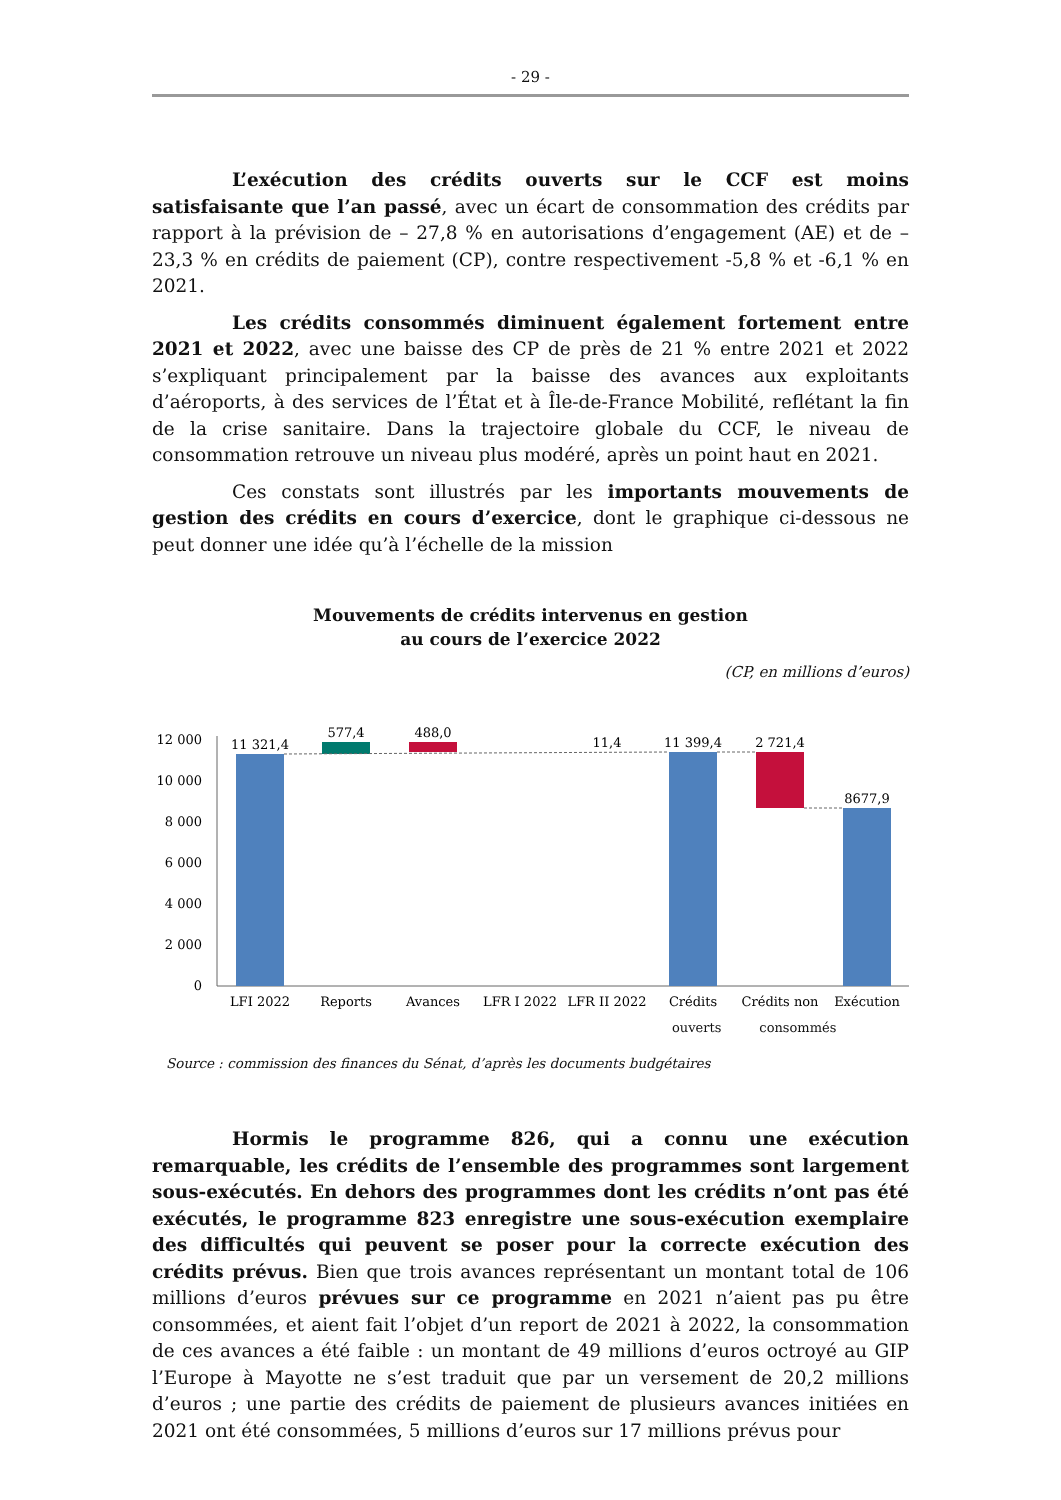- 29 -
L’exécution des crédits ouverts sur le CCF est moins satisfaisante que l’an passé, avec un écart de consommation des crédits par rapport à la prévision de – 27,8 % en autorisations d’engagement (AE) et de – 23,3 % en crédits de paiement (CP), contre respectivement -5,8 % et -6,1 % en 2021.
Les crédits consommés diminuent également fortement entre 2021 et 2022, avec une baisse des CP de près de 21 % entre 2021 et 2022 s’expliquant principalement par la baisse des avances aux exploitants d’aéroports, à des services de l’État et à Île-de-France Mobilité, reflétant la fin de la crise sanitaire. Dans la trajectoire globale du CCF, le niveau de consommation retrouve un niveau plus modéré, après un point haut en 2021.
Ces constats sont illustrés par les importants mouvements de gestion des crédits en cours d’exercice, dont le graphique ci-dessous ne peut donner une idée qu’à l’échelle de la mission
Mouvements de crédits intervenus en gestion
au cours de l’exercice 2022
(CP, en millions d’euros)
12 000
10 000
8 000
6 000
4 000
2 000
0
11 321,4
577,4
488,0
11,4
11 399,4
2 721,4
8677,9
LFI 2022
Reports
Avances
LFR I 2022
LFR II 2022
Crédits
Crédits non
Exécution
ouverts consommés
Source : commission des finances du Sénat, d’après les documents budgétaires
Hormis le programme 826, qui a connu une exécution remarquable, les crédits de l’ensemble des programmes sont largement sous-exécutés. En dehors des programmes dont les crédits n’ont pas été exécutés, le programme 823 enregistre une sous-exécution exemplaire des difficultés qui peuvent se poser pour la correcte exécution des crédits prévus. Bien que trois avances représentant un montant total de 106 millions d’euros prévues sur ce programme en 2021 n’aient pas pu être consommées, et aient fait l’objet d’un report de 2021 à 2022, la consommation de ces avances a été faible : un montant de 49 millions d’euros octroyé au GIP l’Europe à Mayotte ne s’est traduit que par un versement de 20,2 millions d’euros ; une partie des crédits de paiement de plusieurs avances initiées en 2021 ont été consommées, 5 millions d’euros sur 17 millions prévus pour